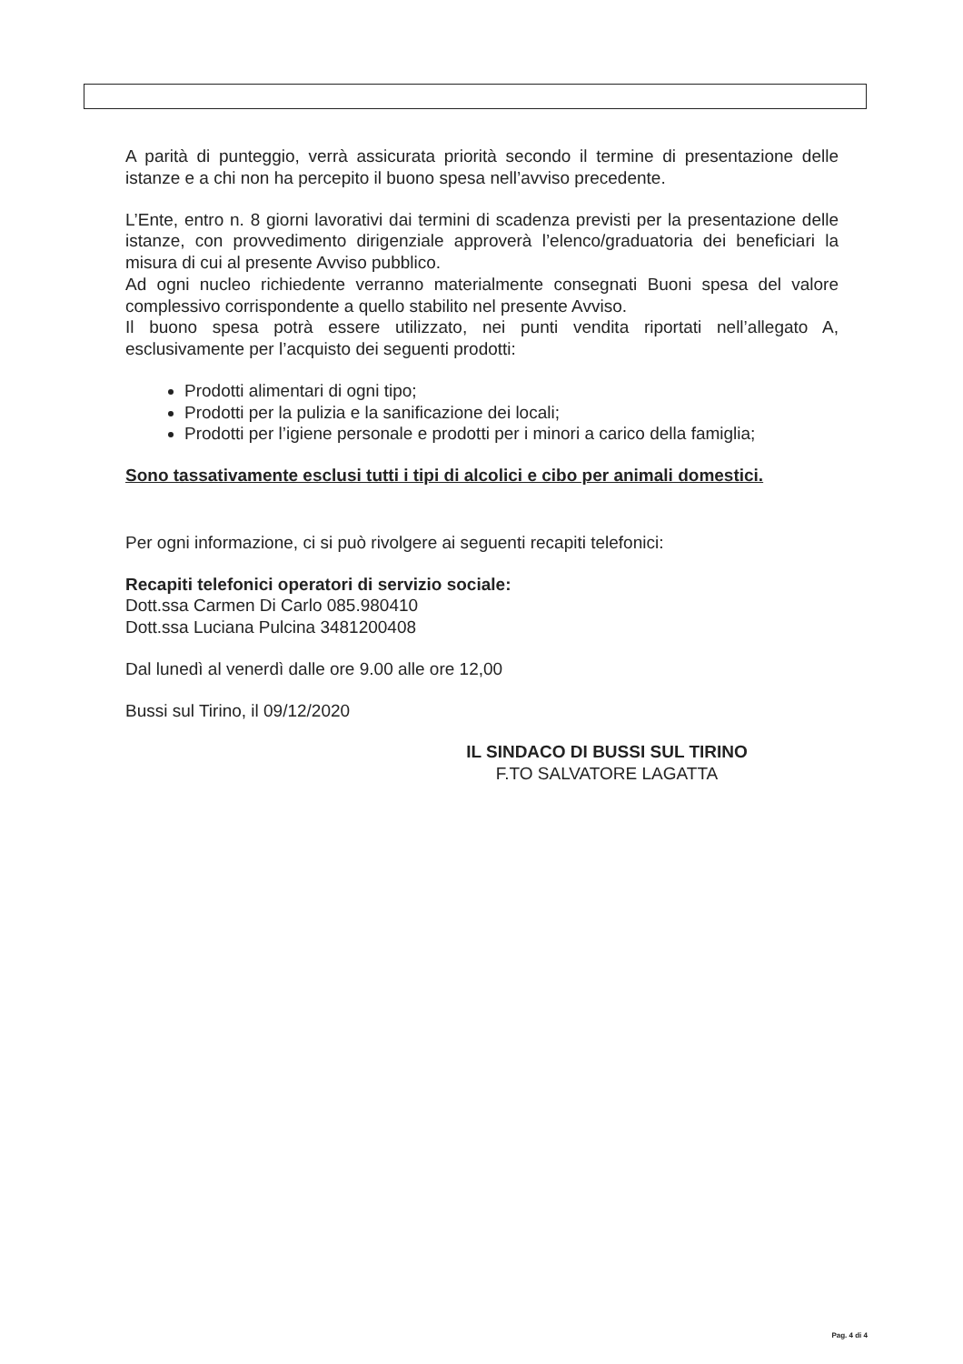A parità di punteggio, verrà assicurata priorità secondo il termine di presentazione delle istanze e a chi non ha percepito il buono spesa nell’avviso precedente.
L’Ente, entro n. 8 giorni lavorativi dai termini di scadenza previsti per la presentazione delle istanze, con provvedimento dirigenziale approverà l’elenco/graduatoria dei beneficiari la misura di cui al presente Avviso pubblico.
Ad ogni nucleo richiedente verranno materialmente consegnati Buoni spesa del valore complessivo corrispondente a quello stabilito nel presente Avviso.
Il buono spesa potrà essere utilizzato, nei punti vendita riportati nell’allegato A, esclusivamente per l’acquisto dei seguenti prodotti:
Prodotti alimentari di ogni tipo;
Prodotti per la pulizia e la sanificazione dei locali;
Prodotti per l’igiene personale e prodotti per i minori a carico della famiglia;
Sono tassativamente esclusi tutti i tipi di alcolici e cibo per animali domestici.
Per ogni informazione, ci si può rivolgere ai seguenti recapiti telefonici:
Recapiti telefonici operatori di servizio sociale:
Dott.ssa Carmen Di Carlo 085.980410
Dott.ssa Luciana Pulcina 3481200408
Dal lunedì al venerdì dalle ore 9.00 alle ore 12,00
Bussi sul Tirino, il 09/12/2020
IL SINDACO DI BUSSI SUL TIRINO
F.TO SALVATORE LAGATTA
Pag. 4 di 4